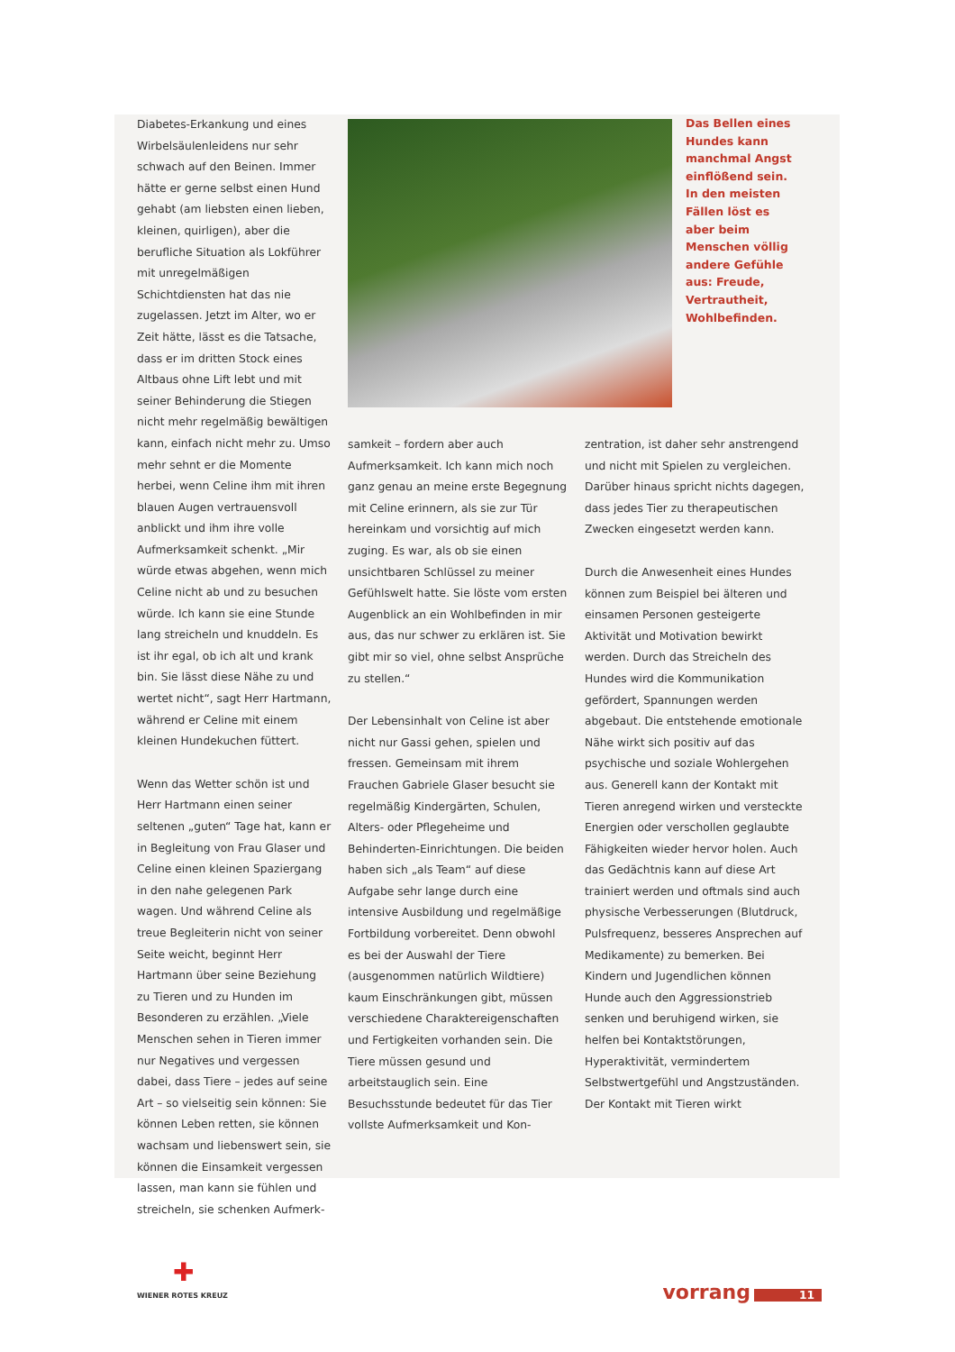Diabetes-Erkankung und eines Wirbelsäulenleidens nur sehr schwach auf den Beinen. Immer hätte er gerne selbst einen Hund gehabt (am liebsten einen lieben, kleinen, quirligen), aber die berufliche Situation als Lokführer mit unregelmäßigen Schichtdiensten hat das nie zugelassen. Jetzt im Alter, wo er Zeit hätte, lässt es die Tatsache, dass er im dritten Stock eines Altbaus ohne Lift lebt und mit seiner Behinderung die Stiegen nicht mehr regelmäßig bewältigen kann, einfach nicht mehr zu. Umso mehr sehnt er die Momente herbei, wenn Celine ihm mit ihren blauen Augen vertrauensvoll anblickt und ihm ihre volle Aufmerksamkeit schenkt. „Mir würde etwas abgehen, wenn mich Celine nicht ab und zu besuchen würde. Ich kann sie eine Stunde lang streicheln und knuddeln. Es ist ihr egal, ob ich alt und krank bin. Sie lässt diese Nähe zu und wertet nicht“, sagt Herr Hartmann, während er Celine mit einem kleinen Hundekuchen füttert.
Wenn das Wetter schön ist und Herr Hartmann einen seiner seltenen „guten“ Tage hat, kann er in Begleitung von Frau Glaser und Celine einen kleinen Spaziergang in den nahe gelegenen Park wagen. Und während Celine als treue Begleiterin nicht von seiner Seite weicht, beginnt Herr Hartmann über seine Beziehung zu Tieren und zu Hunden im Besonderen zu erzählen. „Viele Menschen sehen in Tieren immer nur Negatives und vergessen dabei, dass Tiere – jedes auf seine Art – so vielseitig sein können: Sie können Leben retten, sie können wachsam und liebenswert sein, sie können die Einsamkeit vergessen lassen, man kann sie fühlen und streicheln, sie schenken Aufmerk-
Das Bellen eines Hundes kann manchmal Angst einflößend sein. In den meisten Fällen löst es aber beim Menschen völlig andere Gefühle aus: Freude, Vertrautheit, Wohlbefinden.
samkeit – fordern aber auch Aufmerksamkeit. Ich kann mich noch ganz genau an meine erste Begegnung mit Celine erinnern, als sie zur Tür hereinkam und vorsichtig auf mich zuging. Es war, als ob sie einen unsichtbaren Schlüssel zu meiner Gefühlswelt hatte. Sie löste vom ersten Augenblick an ein Wohlbefinden in mir aus, das nur schwer zu erklären ist. Sie gibt mir so viel, ohne selbst Ansprüche zu stellen.“
Der Lebensinhalt von Celine ist aber nicht nur Gassi gehen, spielen und fressen. Gemeinsam mit ihrem Frauchen Gabriele Glaser besucht sie regelmäßig Kindergärten, Schulen, Alters- oder Pflegeheime und Behinderten-Einrichtungen. Die beiden haben sich „als Team“ auf diese Aufgabe sehr lange durch eine intensive Ausbildung und regelmäßige Fortbildung vorbereitet. Denn obwohl es bei der Auswahl der Tiere (ausgenommen natürlich Wildtiere) kaum Einschränkungen gibt, müssen verschiedene Charaktereigenschaften und Fertigkeiten vorhanden sein. Die Tiere müssen gesund und arbeitstauglich sein. Eine Besuchsstunde bedeutet für das Tier vollste Aufmerksamkeit und Kon-
zentration, ist daher sehr anstrengend und nicht mit Spielen zu vergleichen. Darüber hinaus spricht nichts dagegen, dass jedes Tier zu therapeutischen Zwecken eingesetzt werden kann.
Durch die Anwesenheit eines Hundes können zum Beispiel bei älteren und einsamen Personen gesteigerte Aktivität und Motivation bewirkt werden. Durch das Streicheln des Hundes wird die Kommunikation gefördert, Spannungen werden abgebaut. Die entstehende emotionale Nähe wirkt sich positiv auf das psychische und soziale Wohlergehen aus. Generell kann der Kontakt mit Tieren anregend wirken und versteckte Energien oder verschollen geglaubte Fähigkeiten wieder hervor holen. Auch das Gedächtnis kann auf diese Art trainiert werden und oftmals sind auch physische Verbesserungen (Blutdruck, Pulsfrequenz, besseres Ansprechen auf Medikamente) zu bemerken. Bei Kindern und Jugendlichen können Hunde auch den Aggressionstrieb senken und beruhigend wirken, sie helfen bei Kontaktstörungen, Hyperaktivität, vermindertem Selbstwertgefühl und Angstzuständen. Der Kontakt mit Tieren wirkt
✚
WIENER ROTES KREUZ
vorrang 11